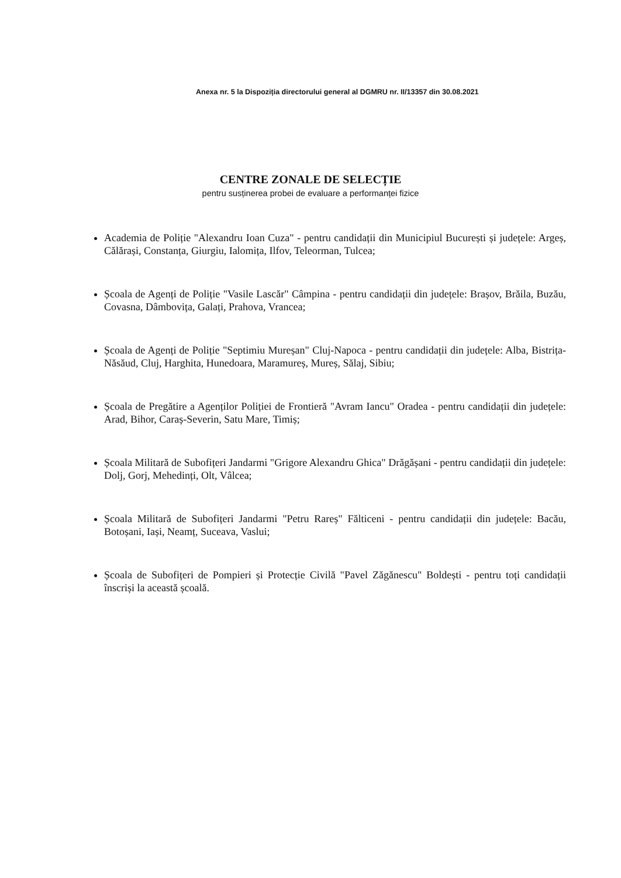Anexa nr. 5 la Dispoziția directorului general al DGMRU nr. II/13357 din 30.08.2021
CENTRE ZONALE DE SELECȚIE
pentru susținerea probei de evaluare a performanței fizice
Academia de Poliție "Alexandru Ioan Cuza" - pentru candidații din Municipiul București și județele: Argeș, Călărași, Constanța, Giurgiu, Ialomița, Ilfov, Teleorman, Tulcea;
Școala de Agenți de Poliție "Vasile Lascăr" Câmpina - pentru candidații din județele: Brașov, Brăila, Buzău, Covasna, Dâmbovița, Galați, Prahova, Vrancea;
Școala de Agenți de Poliție "Septimiu Mureșan" Cluj-Napoca - pentru candidații din județele: Alba, Bistrița-Năsăud, Cluj, Harghita, Hunedoara, Maramureș, Mureș, Sălaj, Sibiu;
Școala de Pregătire a Agenților Poliției de Frontieră "Avram Iancu" Oradea - pentru candidații din județele: Arad, Bihor, Caraș-Severin, Satu Mare, Timiș;
Școala Militară de Subofițeri Jandarmi "Grigore Alexandru Ghica" Drăgășani - pentru candidații din județele: Dolj, Gorj, Mehedinți, Olt, Vâlcea;
Școala Militară de Subofițeri Jandarmi "Petru Rareș" Fălticeni - pentru candidații din județele: Bacău, Botoșani, Iași, Neamț, Suceava, Vaslui;
Școala de Subofițeri de Pompieri și Protecție Civilă "Pavel Zăgănescu" Boldești - pentru toți candidații înscriși la această școală.